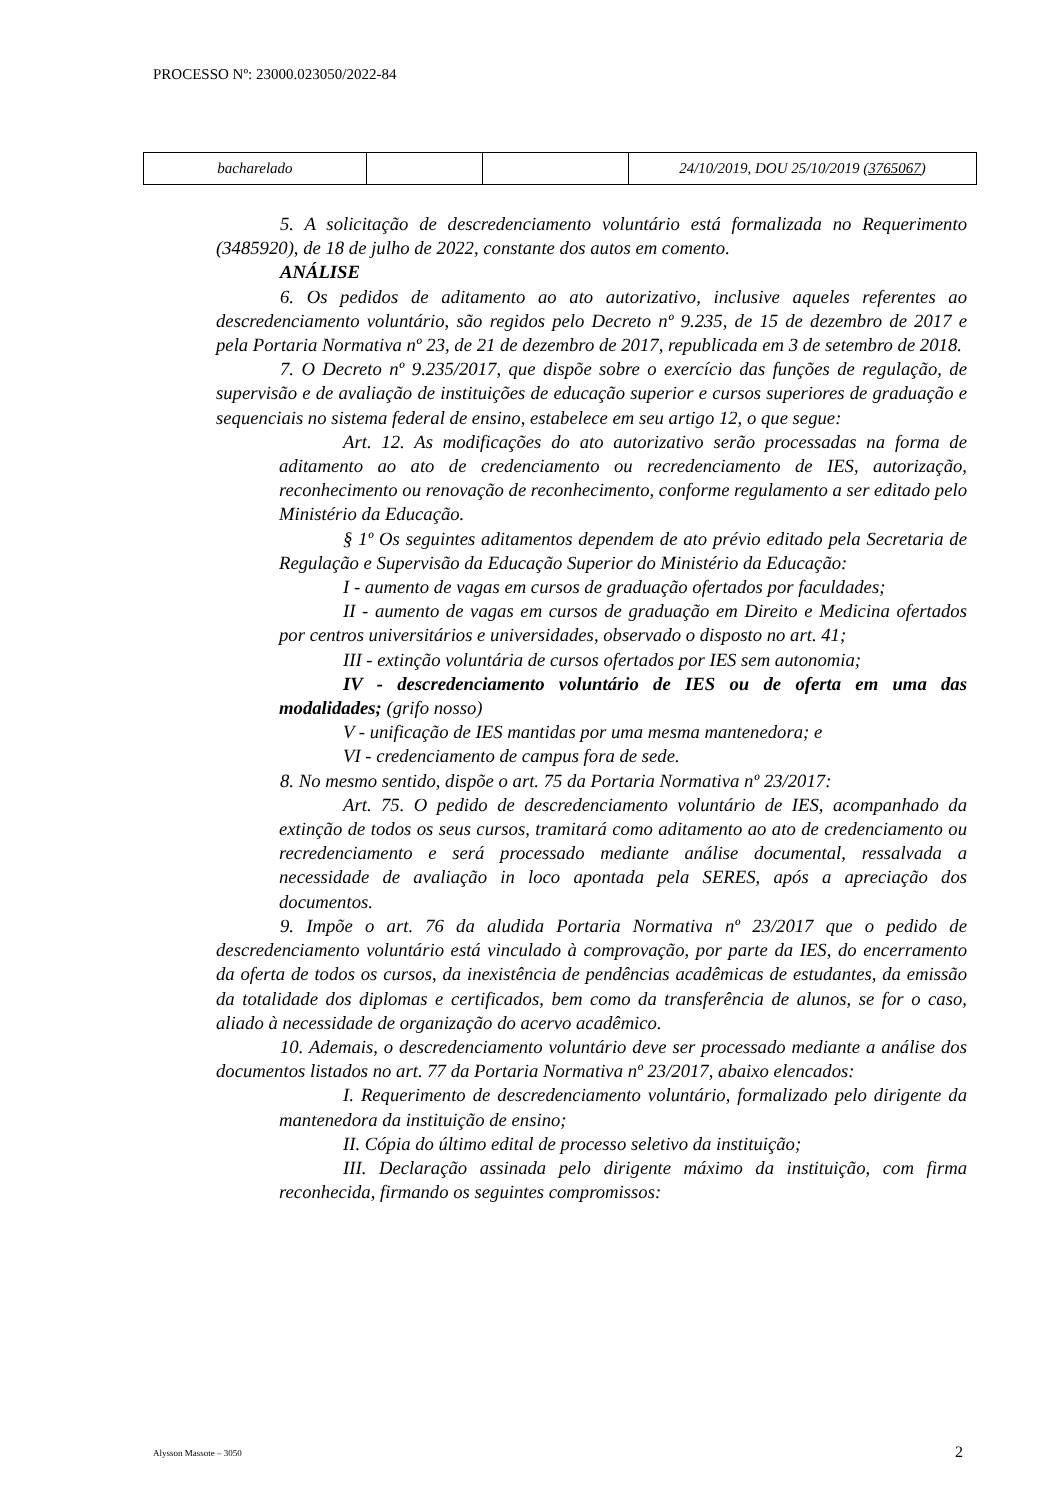PROCESSO Nº: 23000.023050/2022-84
| bacharelado | | | 24/10/2019, DOU 25/10/2019 ( 3765067 ) |
5. A solicitação de descredenciamento voluntário está formalizada no Requerimento (3485920), de 18 de julho de 2022, constante dos autos em comento.
ANÁLISE
6. Os pedidos de aditamento ao ato autorizativo, inclusive aqueles referentes ao descredenciamento voluntário, são regidos pelo Decreto nº 9.235, de 15 de dezembro de 2017 e pela Portaria Normativa nº 23, de 21 de dezembro de 2017, republicada em 3 de setembro de 2018.
7. O Decreto nº 9.235/2017, que dispõe sobre o exercício das funções de regulação, de supervisão e de avaliação de instituições de educação superior e cursos superiores de graduação e sequenciais no sistema federal de ensino, estabelece em seu artigo 12, o que segue:
Art. 12. As modificações do ato autorizativo serão processadas na forma de aditamento ao ato de credenciamento ou recredenciamento de IES, autorização, reconhecimento ou renovação de reconhecimento, conforme regulamento a ser editado pelo Ministério da Educação.
§ 1º Os seguintes aditamentos dependem de ato prévio editado pela Secretaria de Regulação e Supervisão da Educação Superior do Ministério da Educação:
I - aumento de vagas em cursos de graduação ofertados por faculdades;
II - aumento de vagas em cursos de graduação em Direito e Medicina ofertados por centros universitários e universidades, observado o disposto no art. 41;
III - extinção voluntária de cursos ofertados por IES sem autonomia;
IV - descredenciamento voluntário de IES ou de oferta em uma das modalidades; (grifo nosso)
V - unificação de IES mantidas por uma mesma mantenedora; e
VI - credenciamento de campus fora de sede.
8. No mesmo sentido, dispõe o art. 75 da Portaria Normativa nº 23/2017:
Art. 75. O pedido de descredenciamento voluntário de IES, acompanhado da extinção de todos os seus cursos, tramitará como aditamento ao ato de credenciamento ou recredenciamento e será processado mediante análise documental, ressalvada a necessidade de avaliação in loco apontada pela SERES, após a apreciação dos documentos.
9. Impõe o art. 76 da aludida Portaria Normativa nº 23/2017 que o pedido de descredenciamento voluntário está vinculado à comprovação, por parte da IES, do encerramento da oferta de todos os cursos, da inexistência de pendências acadêmicas de estudantes, da emissão da totalidade dos diplomas e certificados, bem como da transferência de alunos, se for o caso, aliado à necessidade de organização do acervo acadêmico.
10. Ademais, o descredenciamento voluntário deve ser processado mediante a análise dos documentos listados no art. 77 da Portaria Normativa nº 23/2017, abaixo elencados:
I. Requerimento de descredenciamento voluntário, formalizado pelo dirigente da mantenedora da instituição de ensino;
II. Cópia do último edital de processo seletivo da instituição;
III. Declaração assinada pelo dirigente máximo da instituição, com firma reconhecida, firmando os seguintes compromissos:
Alysson Massote – 3050 2